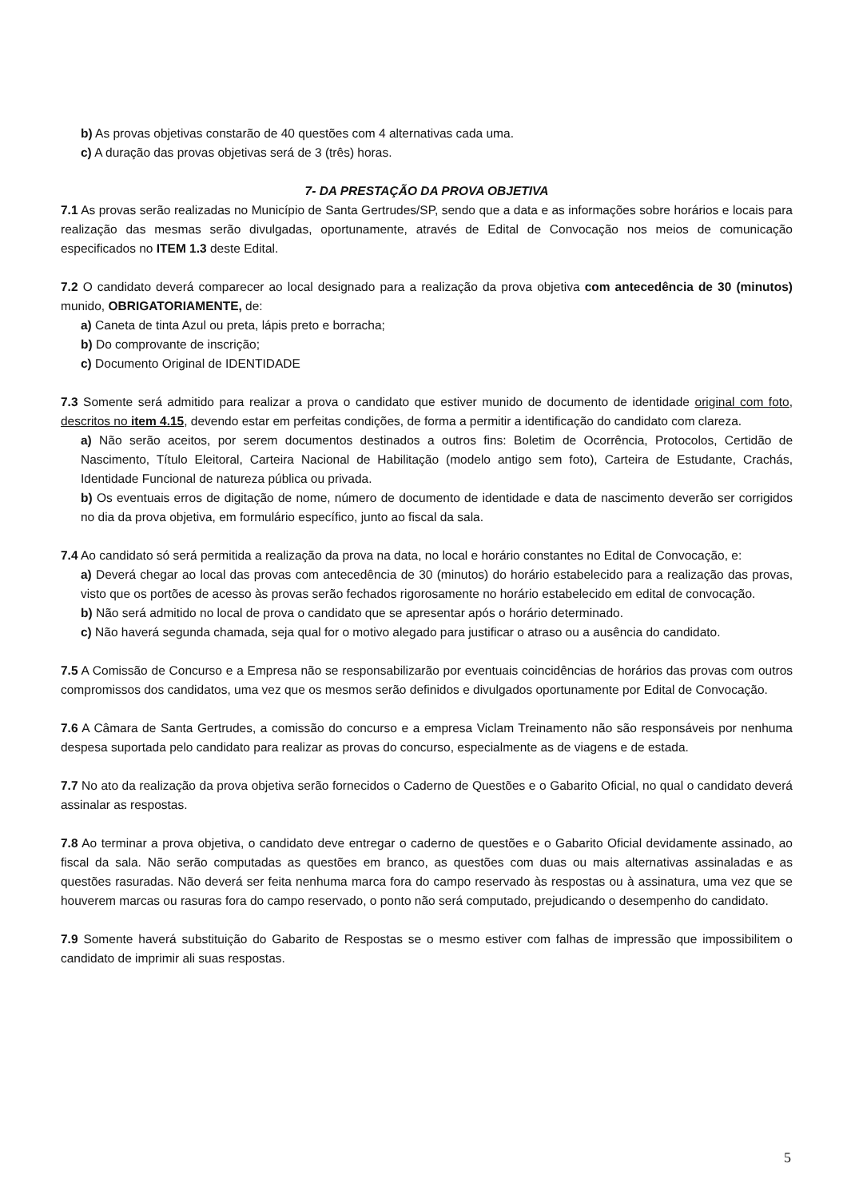b) As provas objetivas constarão de 40 questões com 4 alternativas cada uma.
c) A duração das provas objetivas será de 3 (três) horas.
7- DA PRESTAÇÃO DA PROVA OBJETIVA
7.1 As provas serão realizadas no Município de Santa Gertrudes/SP, sendo que a data e as informações sobre horários e locais para realização das mesmas serão divulgadas, oportunamente, através de Edital de Convocação nos meios de comunicação especificados no ITEM 1.3 deste Edital.
7.2 O candidato deverá comparecer ao local designado para a realização da prova objetiva com antecedência de 30 (minutos) munido, OBRIGATORIAMENTE, de:
a) Caneta de tinta Azul ou preta, lápis preto e borracha;
b) Do comprovante de inscrição;
c) Documento Original de IDENTIDADE
7.3 Somente será admitido para realizar a prova o candidato que estiver munido de documento de identidade original com foto, descritos no item 4.15, devendo estar em perfeitas condições, de forma a permitir a identificação do candidato com clareza.
a) Não serão aceitos, por serem documentos destinados a outros fins: Boletim de Ocorrência, Protocolos, Certidão de Nascimento, Título Eleitoral, Carteira Nacional de Habilitação (modelo antigo sem foto), Carteira de Estudante, Crachás, Identidade Funcional de natureza pública ou privada.
b) Os eventuais erros de digitação de nome, número de documento de identidade e data de nascimento deverão ser corrigidos no dia da prova objetiva, em formulário específico, junto ao fiscal da sala.
7.4 Ao candidato só será permitida a realização da prova na data, no local e horário constantes no Edital de Convocação, e:
a) Deverá chegar ao local das provas com antecedência de 30 (minutos) do horário estabelecido para a realização das provas, visto que os portões de acesso às provas serão fechados rigorosamente no horário estabelecido em edital de convocação.
b) Não será admitido no local de prova o candidato que se apresentar após o horário determinado.
c) Não haverá segunda chamada, seja qual for o motivo alegado para justificar o atraso ou a ausência do candidato.
7.5 A Comissão de Concurso e a Empresa não se responsabilizarão por eventuais coincidências de horários das provas com outros compromissos dos candidatos, uma vez que os mesmos serão definidos e divulgados oportunamente por Edital de Convocação.
7.6 A Câmara de Santa Gertrudes, a comissão do concurso e a empresa Viclam Treinamento não são responsáveis por nenhuma despesa suportada pelo candidato para realizar as provas do concurso, especialmente as de viagens e de estada.
7.7 No ato da realização da prova objetiva serão fornecidos o Caderno de Questões e o Gabarito Oficial, no qual o candidato deverá assinalar as respostas.
7.8 Ao terminar a prova objetiva, o candidato deve entregar o caderno de questões e o Gabarito Oficial devidamente assinado, ao fiscal da sala. Não serão computadas as questões em branco, as questões com duas ou mais alternativas assinaladas e as questões rasuradas. Não deverá ser feita nenhuma marca fora do campo reservado às respostas ou à assinatura, uma vez que se houverem marcas ou rasuras fora do campo reservado, o ponto não será computado, prejudicando o desempenho do candidato.
7.9 Somente haverá substituição do Gabarito de Respostas se o mesmo estiver com falhas de impressão que impossibilitem o candidato de imprimir ali suas respostas.
5